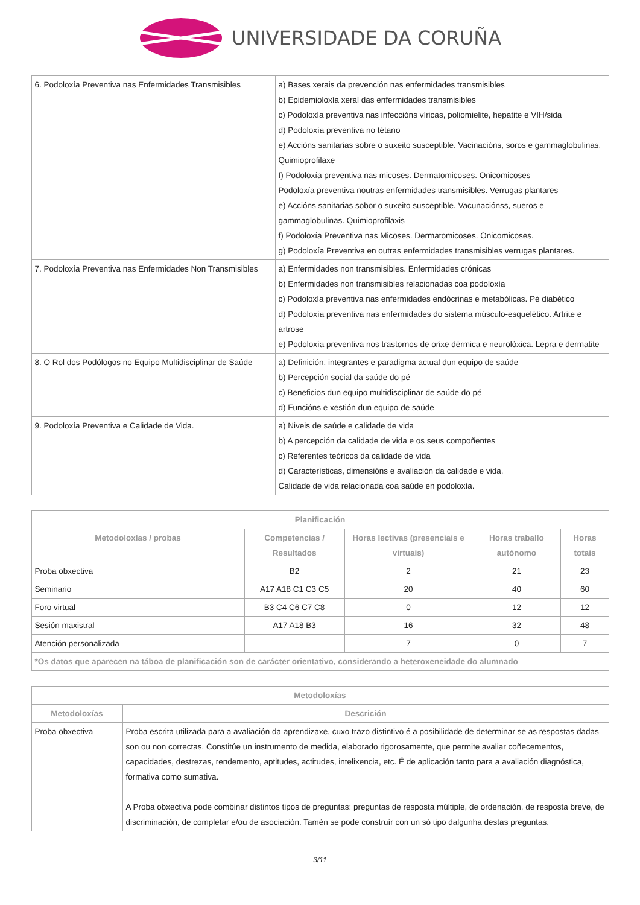UNIVERSIDADE DA CORUÑA
| 6. Podoloxía Preventiva nas Enfermidades Transmisibles | a) Bases xerais da prevención nas enfermidades transmisibles b) Epidemioloxía xeral das enfermidades transmisibles c) Podoloxía preventiva nas infeccións víricas, poliomielite, hepatite e VIH/sida d) Podoloxía preventiva no tétano e) Accións sanitarias sobre o suxeito susceptible. Vacinacións, soros e gammaglobulinas. Quimioprofilaxe f) Podoloxía preventiva nas micoses. Dermatomicoses. Onicomicoses Podoloxía preventiva noutras enfermidades transmisibles. Verrugas plantares e) Accións sanitarias sobor o suxeito susceptible. Vacunaciónss, sueros e gammaglobulinas. Quimioprofilaxis f) Podoloxía Preventiva nas Micoses. Dermatomicoses. Onicomicoses. g) Podoloxía Preventiva en outras enfermidades transmisibles verrugas plantares. |
| 7. Podoloxía Preventiva nas Enfermidades Non Transmisibles | a) Enfermidades non transmisibles. Enfermidades crónicas b) Enfermidades non transmisibles relacionadas coa podoloxía c) Podoloxía preventiva nas enfermidades endócrinas e metabólicas. Pé diabético d) Podoloxía preventiva nas enfermidades do sistema músculo-esquelético. Artrite e artrose e) Podoloxía preventiva nos trastornos de orixe dérmica e neurolóxica. Lepra e dermatite |
| 8. O Rol dos Podólogos no Equipo Multidisciplinar de Saúde | a) Definición, integrantes e paradigma actual dun equipo de saúde b) Percepción social da saúde do pé c) Beneficios dun equipo multidisciplinar de saúde do pé d) Funcións e xestión dun equipo de saúde |
| 9. Podoloxía Preventiva e Calidade de Vida. | a) Niveis de saúde e calidade de vida b) A percepción da calidade de vida e os seus compoñentes c) Referentes teóricos da calidade de vida d) Características, dimensións e avaliación da calidade e vida. Calidade de vida relacionada coa saúde en podoloxía. |
| Planificación | | | | |
| --- | --- | --- | --- | --- |
| Metodoloxías / probas | Competencias / Resultados | Horas lectivas (presenciais e virtuais) | Horas traballo autónomo | Horas totais |
| Proba obxectiva | B2 | 2 | 21 | 23 |
| Seminario | A17 A18 C1 C3 C5 | 20 | 40 | 60 |
| Foro virtual | B3 C4 C6 C7 C8 | 0 | 12 | 12 |
| Sesión maxistral | A17 A18 B3 | 16 | 32 | 48 |
| Atención personalizada | | 7 | 0 | 7 |
| *Os datos que aparecen na táboa de planificación son de carácter orientativo, considerando a heteroxeneidade do alumnado | | | | |
| Metodoloxías | |
| --- | --- |
| Metodoloxías | Descrición |
| Proba obxectiva | Proba escrita utilizada para a avaliación da aprendizaxe, cuxo trazo distintivo é a posibilidade de determinar se as respostas dadas son ou non correctas. Constitúe un instrumento de medida, elaborado rigorosamente, que permite avaliar coñecementos, capacidades, destrezas, rendemento, aptitudes, actitudes, intelixencia, etc. É de aplicación tanto para a avaliación diagnóstica, formativa como sumativa. A Proba obxectiva pode combinar distintos tipos de preguntas: preguntas de resposta múltiple, de ordenación, de resposta breve, de discriminación, de completar e/ou de asociación. Tamén se pode construír con un só tipo dalgunha destas preguntas. |
3/11